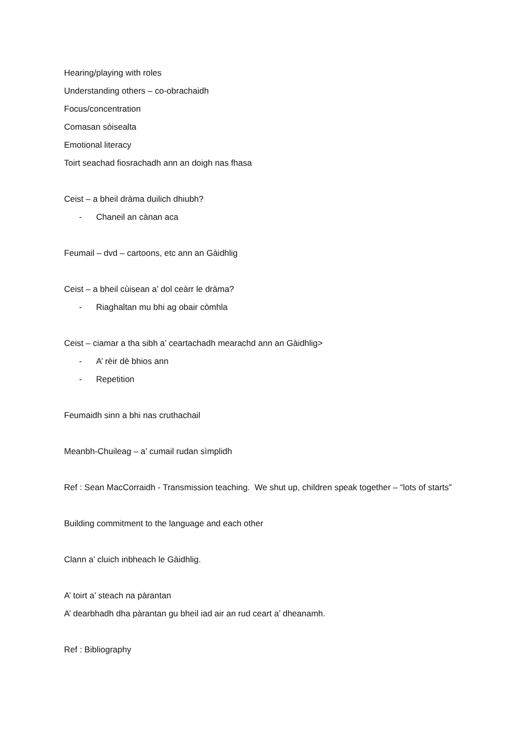Hearing/playing with roles
Understanding others – co-obrachaidh
Focus/concentration
Comasan sòisealta
Emotional literacy
Toirt seachad fiosrachadh ann an doigh nas fhasa
Ceist – a bheil dràma duilich dhiubh?
- Chaneil an cànan aca
Feumail – dvd – cartoons, etc ann an Gàidhlig
Ceist – a bheil cùisean a’ dol ceàrr le dràma?
- Riaghaltan mu bhi ag obair còmhla
Ceist – ciamar a tha sibh a’ ceartachadh mearachd ann an Gàidhlig>
- A’ rèir dè bhios ann
- Repetition
Feumaidh sinn a bhi nas cruthachail
Meanbh-Chuileag – a’ cumail rudan sìmplidh
Ref : Sean MacCorraidh - Transmission teaching. We shut up, children speak together – “lots of starts”
Building commitment to the language and each other
Clann a’ cluich inbheach le Gàidhlig.
A’ toirt a’ steach na pàrantan
A’ dearbhadh dha pàrantan gu bheil iad air an rud ceart a’ dheanamh.
Ref : Bibliography